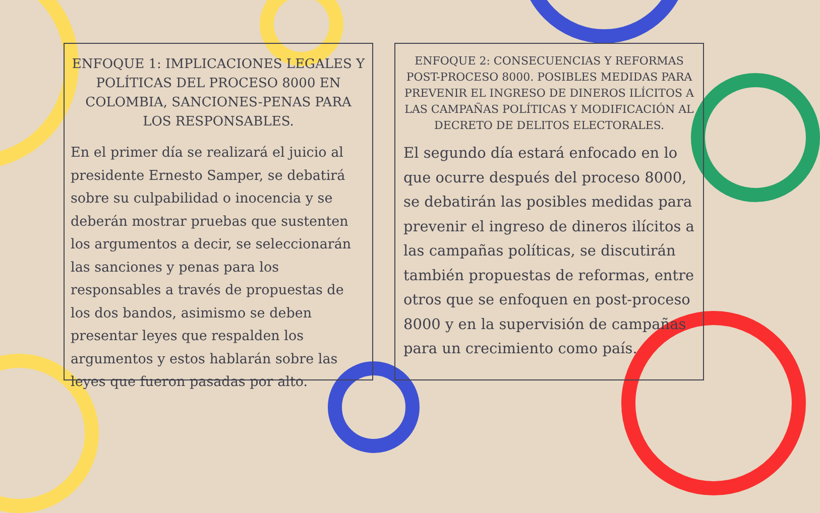ENFOQUE 1: IMPLICACIONES LEGALES Y POLÍTICAS DEL PROCESO 8000 EN COLOMBIA, SANCIONES-PENAS PARA LOS RESPONSABLES.
En el primer día se realizará el juicio al presidente Ernesto Samper, se debatirá sobre su culpabilidad o inocencia y se deberán mostrar pruebas que sustenten los argumentos a decir, se seleccionarán las sanciones y penas para los responsables a través de propuestas de los dos bandos, asimismo se deben presentar leyes que respalden los argumentos y estos hablarán sobre las leyes que fueron pasadas por alto.
ENFOQUE 2: CONSECUENCIAS Y REFORMAS POST-PROCESO 8000. POSIBLES MEDIDAS PARA PREVENIR EL INGRESO DE DINEROS ILÍCITOS A LAS CAMPAÑAS POLÍTICAS Y MODIFICACIÓN AL DECRETO DE DELITOS ELECTORALES.
El segundo día estará enfocado en lo que ocurre después del proceso 8000, se debatirán las posibles medidas para prevenir el ingreso de dineros ilícitos a las campañas políticas, se discutirán también propuestas de reformas, entre otros que se enfoquen en post-proceso 8000 y en la supervisión de campañas para un crecimiento como país.